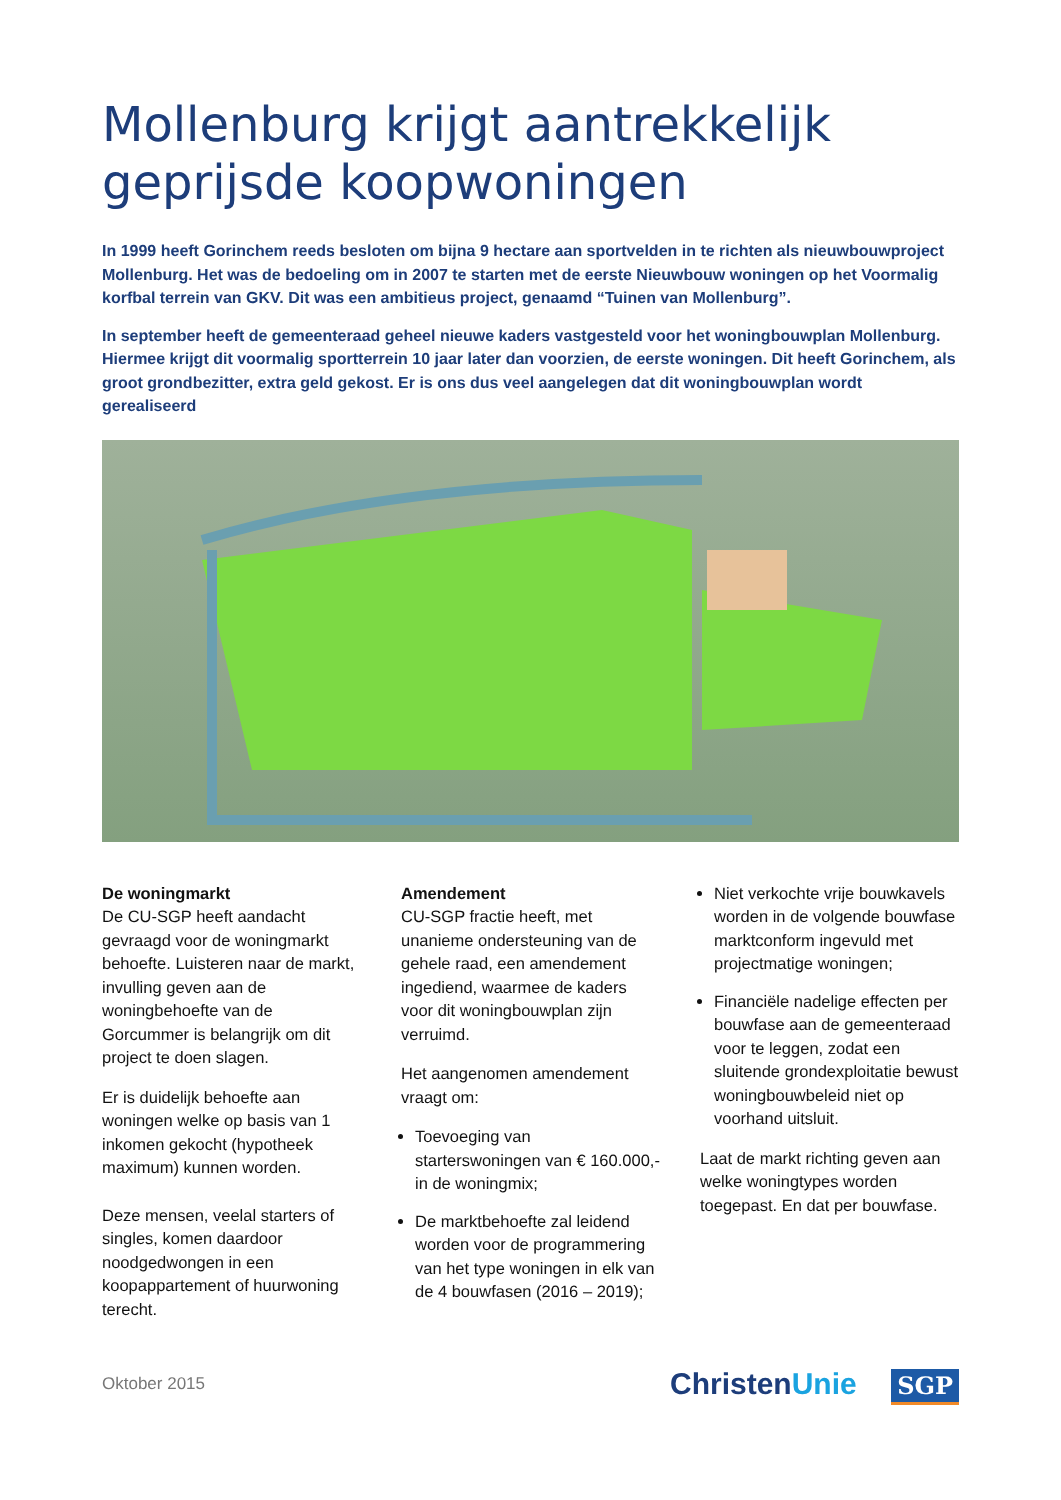Mollenburg krijgt aantrekkelijk geprijsde koopwoningen
In 1999 heeft Gorinchem reeds besloten om bijna 9 hectare aan sportvelden in te richten als nieuwbouwproject Mollenburg. Het was de bedoeling om in 2007 te starten met de eerste Nieuwbouw woningen op het Voormalig korfbal terrein van GKV. Dit was een ambitieus project, genaamd “Tuinen van Mollenburg”.
In september heeft de gemeenteraad geheel nieuwe kaders vastgesteld voor het woningbouwplan Mollenburg. Hiermee krijgt dit voormalig sportterrein 10 jaar later dan voorzien, de eerste woningen. Dit heeft Gorinchem, als groot grondbezitter, extra geld gekost. Er is ons dus veel aangelegen dat dit woningbouwplan wordt gerealiseerd
De woningmarkt
De CU-SGP heeft aandacht gevraagd voor de woningmarkt behoefte. Luisteren naar de markt, invulling geven aan de woningbehoefte van de Gorcummer is belangrijk om dit project te doen slagen.
Er is duidelijk behoefte aan woningen welke op basis van 1 inkomen gekocht (hypotheek maximum) kunnen worden.
Deze mensen, veelal starters of singles, komen daardoor noodgedwongen in een koopappartement of huurwoning terecht.
Amendement
CU-SGP fractie heeft, met unanieme ondersteuning van de gehele raad, een amendement ingediend, waarmee de kaders voor dit woningbouwplan zijn verruimd.
Het aangenomen amendement vraagt om:
Toevoeging van starterswoningen van € 160.000,- in de woningmix;
De marktbehoefte zal leidend worden voor de programmering van het type woningen in elk van de 4 bouwfasen (2016 – 2019);
Niet verkochte vrije bouwkavels worden in de volgende bouwfase marktconform ingevuld met projectmatige woningen;
Financiële nadelige effecten per bouwfase aan de gemeenteraad voor te leggen, zodat een sluitende grondexploitatie bewust woningbouwbeleid niet op voorhand uitsluit.
Laat de markt richting geven aan welke woningtypes worden toegepast. En dat per bouwfase.
Oktober 2015
ChristenUnie SGP